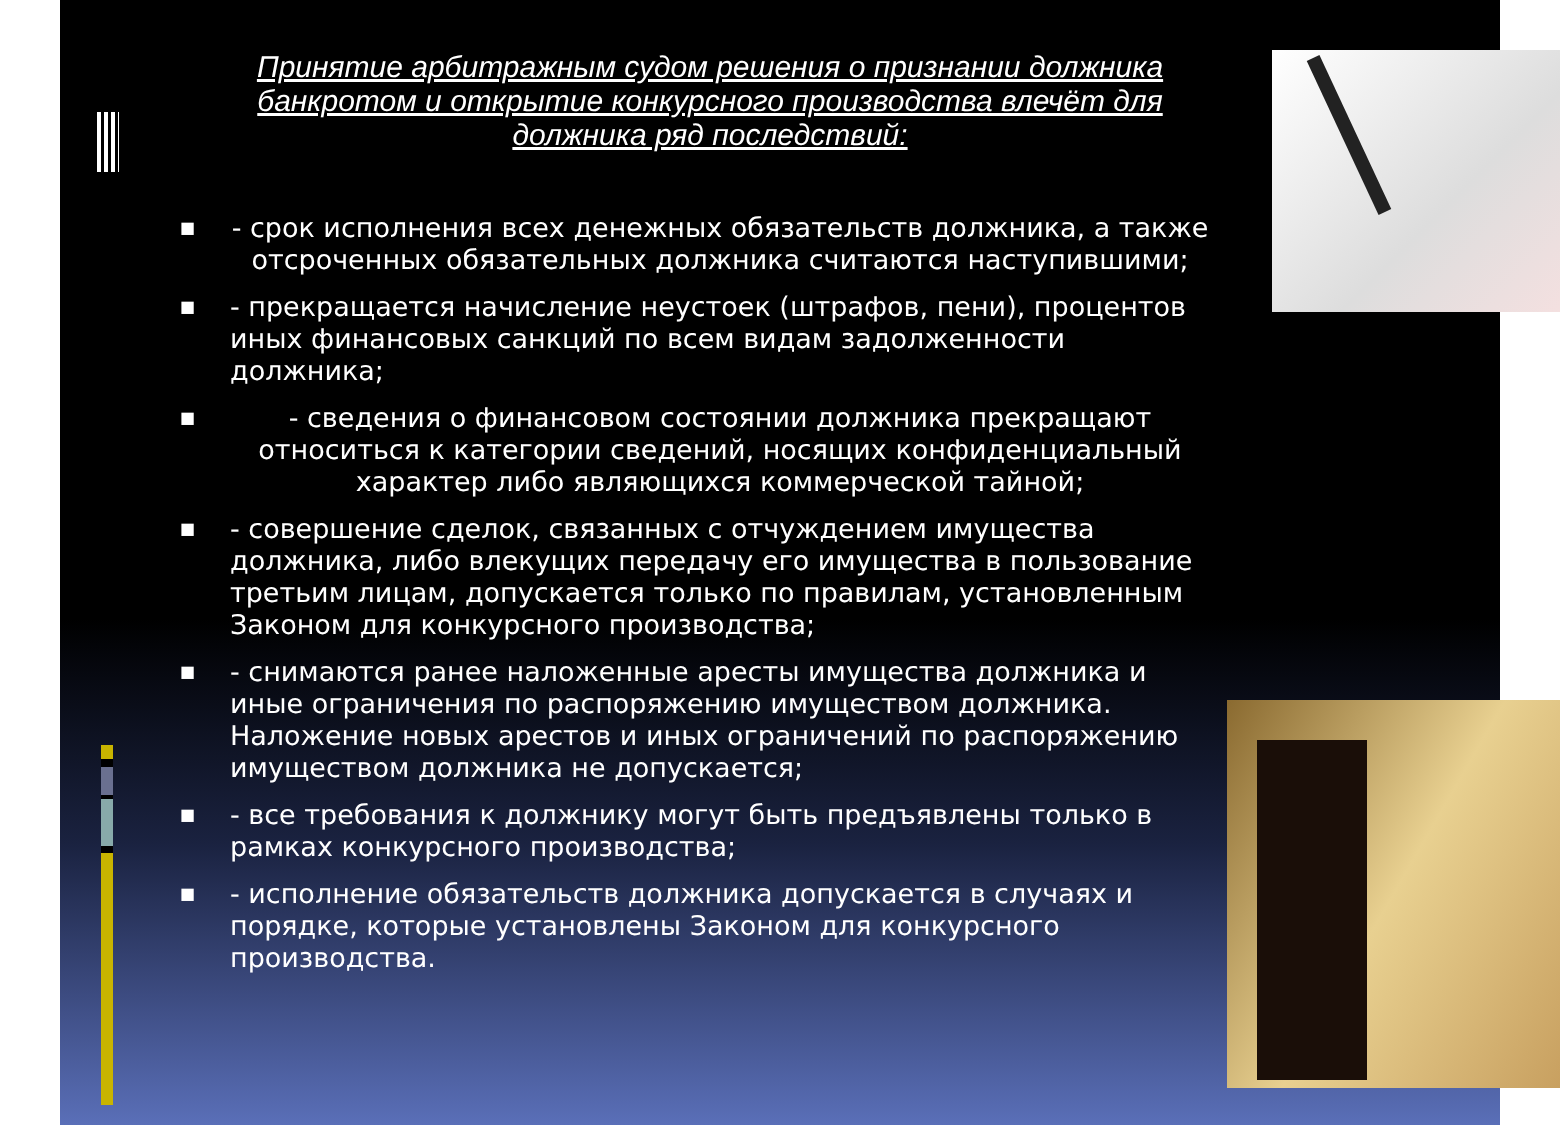Принятие арбитражным судом решения о признании должника банкротом и открытие конкурсного производства влечёт для должника ряд последствий:
■ - срок исполнения всех денежных обязательств должника, а также отсроченных обязательных должника считаются наступившими;
■ - прекращается начисление неустоек (штрафов, пени), процентов иных финансовых санкций по всем видам задолженности должника;
■ - сведения о финансовом состоянии должника прекращают относиться к категории сведений, носящих конфиденциальный характер либо являющихся коммерческой тайной;
■ - совершение сделок, связанных с отчуждением имущества должника, либо влекущих передачу его имущества в пользование третьим лицам, допускается только по правилам, установленным Законом для конкурсного производства;
■ - снимаются ранее наложенные аресты имущества должника и иные ограничения по распоряжению имуществом должника. Наложение новых арестов и иных ограничений по распоряжению имуществом должника не допускается;
■ - все требования к должнику могут быть предъявлены только в рамках конкурсного производства;
■ - исполнение обязательств должника допускается в случаях и порядке, которые установлены Законом для конкурсного производства.